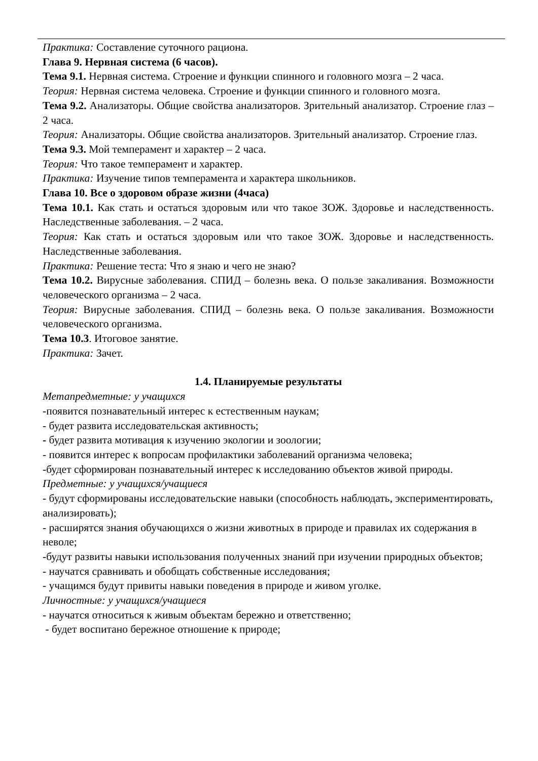Практика: Составление суточного рациона.
Глава 9. Нервная система (6 часов).
Тема 9.1. Нервная система. Строение и функции спинного и головного мозга – 2 часа.
Теория: Нервная система человека. Строение и функции спинного и головного мозга.
Тема 9.2. Анализаторы. Общие свойства анализаторов. Зрительный анализатор. Строение глаз – 2 часа.
Теория: Анализаторы. Общие свойства анализаторов. Зрительный анализатор. Строение глаз.
Тема 9.3. Мой темперамент и характер – 2 часа.
Теория: Что такое темперамент и характер.
Практика: Изучение типов темперамента и характера школьников.
Глава 10. Все о здоровом образе жизни (4часа)
Тема 10.1. Как стать и остаться здоровым или что такое ЗОЖ. Здоровье и наследственность. Наследственные заболевания. – 2 часа.
Теория: Как стать и остаться здоровым или что такое ЗОЖ. Здоровье и наследственность. Наследственные заболевания.
Практика: Решение теста: Что я знаю и чего не знаю?
Тема 10.2. Вирусные заболевания. СПИД – болезнь века. О пользе закаливания. Возможности человеческого организма – 2 часа.
Теория: Вирусные заболевания. СПИД – болезнь века. О пользе закаливания. Возможности человеческого организма.
Тема 10.3. Итоговое занятие.
Практика: Зачет.
1.4. Планируемые результаты
Метапредметные: у учащихся
-появится познавательный интерес к естественным наукам;
- будет развита исследовательская активность;
- будет развита мотивация к изучению экологии и зоологии;
- появится интерес к вопросам профилактики заболеваний организма человека;
-будет сформирован познавательный интерес к исследованию объектов живой природы.
Предметные: у учащихся/учащиеся
- будут сформированы исследовательские навыки (способность наблюдать, экспериментировать, анализировать);
- расширятся знания обучающихся о жизни животных в природе и правилах их содержания в неволе;
-будут развиты навыки использования полученных знаний при изучении природных объектов;
- научатся сравнивать и обобщать собственные исследования;
- учащимся будут привиты навыки поведения в природе и живом уголке.
Личностные: у учащихся/учащиеся
- научатся относиться к живым объектам бережно и ответственно;
- будет воспитано бережное отношение к природе;